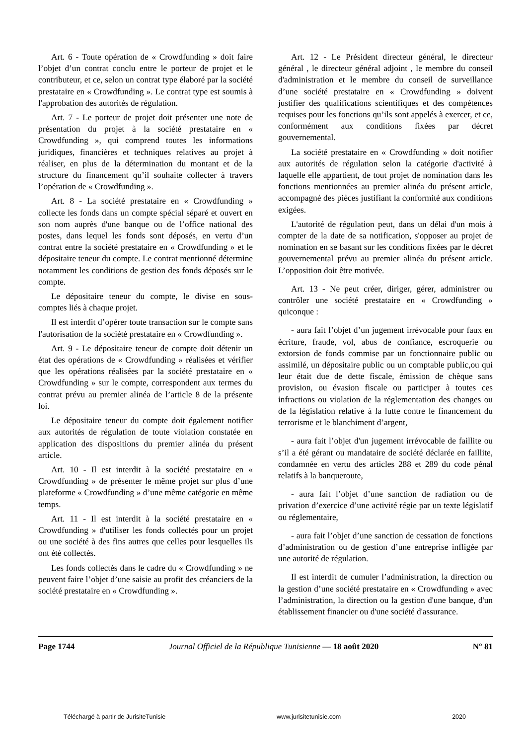Art. 6 - Toute opération de « Crowdfunding » doit faire l’objet d’un contrat conclu entre le porteur de projet et le contributeur, et ce, selon un contrat type élaboré par la société prestataire en « Crowdfunding ». Le contrat type est soumis à l'approbation des autorités de régulation.
Art. 7 - Le porteur de projet doit présenter une note de présentation du projet à la société prestataire en « Crowdfunding », qui comprend toutes les informations juridiques, financières et techniques relatives au projet à réaliser, en plus de la détermination du montant et de la structure du financement qu’il souhaite collecter à travers l’opération de « Crowdfunding ».
Art. 8 - La société prestataire en « Crowdfunding » collecte les fonds dans un compte spécial séparé et ouvert en son nom auprès d'une banque ou de l’office national des postes, dans lequel les fonds sont déposés, en vertu d’un contrat entre la société prestataire en « Crowdfunding » et le dépositaire teneur du compte. Le contrat mentionné détermine notamment les conditions de gestion des fonds déposés sur le compte.
Le dépositaire teneur du compte, le divise en sous-comptes liés à chaque projet.
Il est interdit d’opérer toute transaction sur le compte sans l'autorisation de la société prestataire en « Crowdfunding ».
Art. 9 - Le dépositaire teneur de compte doit détenir un état des opérations de « Crowdfunding » réalisées et vérifier que les opérations réalisées par la société prestataire en « Crowdfunding » sur le compte, correspondent aux termes du contrat prévu au premier alinéa de l’article 8 de la présente loi.
Le dépositaire teneur du compte doit également notifier aux autorités de régulation de toute violation constatée en application des dispositions du premier alinéa du présent article.
Art. 10 - Il est interdit à la société prestataire en « Crowdfunding » de présenter le même projet sur plus d’une plateforme « Crowdfunding » d’une même catégorie en même temps.
Art. 11 - Il est interdit à la société prestataire en « Crowdfunding » d'utiliser les fonds collectés pour un projet ou une société à des fins autres que celles pour lesquelles ils ont été collectés.
Les fonds collectés dans le cadre du « Crowdfunding » ne peuvent faire l’objet d’une saisie au profit des créanciers de la société prestataire en « Crowdfunding ».
Art. 12 - Le Président directeur général, le directeur général , le directeur général adjoint , le membre du conseil d'administration et le membre du conseil de surveillance d’une société prestataire en « Crowdfunding » doivent justifier des qualifications scientifiques et des compétences requises pour les fonctions qu’ils sont appelés à exercer, et ce, conformément aux conditions fixées par décret gouvernemental.
La société prestataire en « Crowdfunding » doit notifier aux autorités de régulation selon la catégorie d'activité à laquelle elle appartient, de tout projet de nomination dans les fonctions mentionnées au premier alinéa du présent article, accompagné des pièces justifiant la conformité aux conditions exigées.
L'autorité de régulation peut, dans un délai d'un mois à compter de la date de sa notification, s'opposer au projet de nomination en se basant sur les conditions fixées par le décret gouvernemental prévu au premier alinéa du présent article. L’opposition doit être motivée.
Art. 13 - Ne peut créer, diriger, gérer, administrer ou contrôler une société prestataire en « Crowdfunding » quiconque :
- aura fait l’objet d’un jugement irrévocable pour faux en écriture, fraude, vol, abus de confiance, escroquerie ou extorsion de fonds commise par un fonctionnaire public ou assimilé, un dépositaire public ou un comptable public,ou qui leur était due de dette fiscale, émission de chèque sans provision, ou évasion fiscale ou participer à toutes ces infractions ou violation de la réglementation des changes ou de la législation relative à la lutte contre le financement du terrorisme et le blanchiment d’argent,
- aura fait l’objet d'un jugement irrévocable de faillite ou s’il a été gérant ou mandataire de société déclarée en faillite, condamnée en vertu des articles 288 et 289 du code pénal relatifs à la banqueroute,
- aura fait l’objet d’une sanction de radiation ou de privation d’exercice d’une activité régie par un texte législatif ou réglementaire,
- aura fait l’objet d’une sanction de cessation de fonctions d’administration ou de gestion d’une entreprise infligée par une autorité de régulation.
Il est interdit de cumuler l’administration, la direction ou la gestion d’une société prestataire en « Crowdfunding » avec l’administration, la direction ou la gestion d'une banque, d'un établissement financier ou d'une société d'assurance.
Page 1744 Journal Officiel de la République Tunisienne — 18 août 2020 N° 81
Téléchargé à partir de JurisiteTunisie www.jurisitetunisie.com 2020